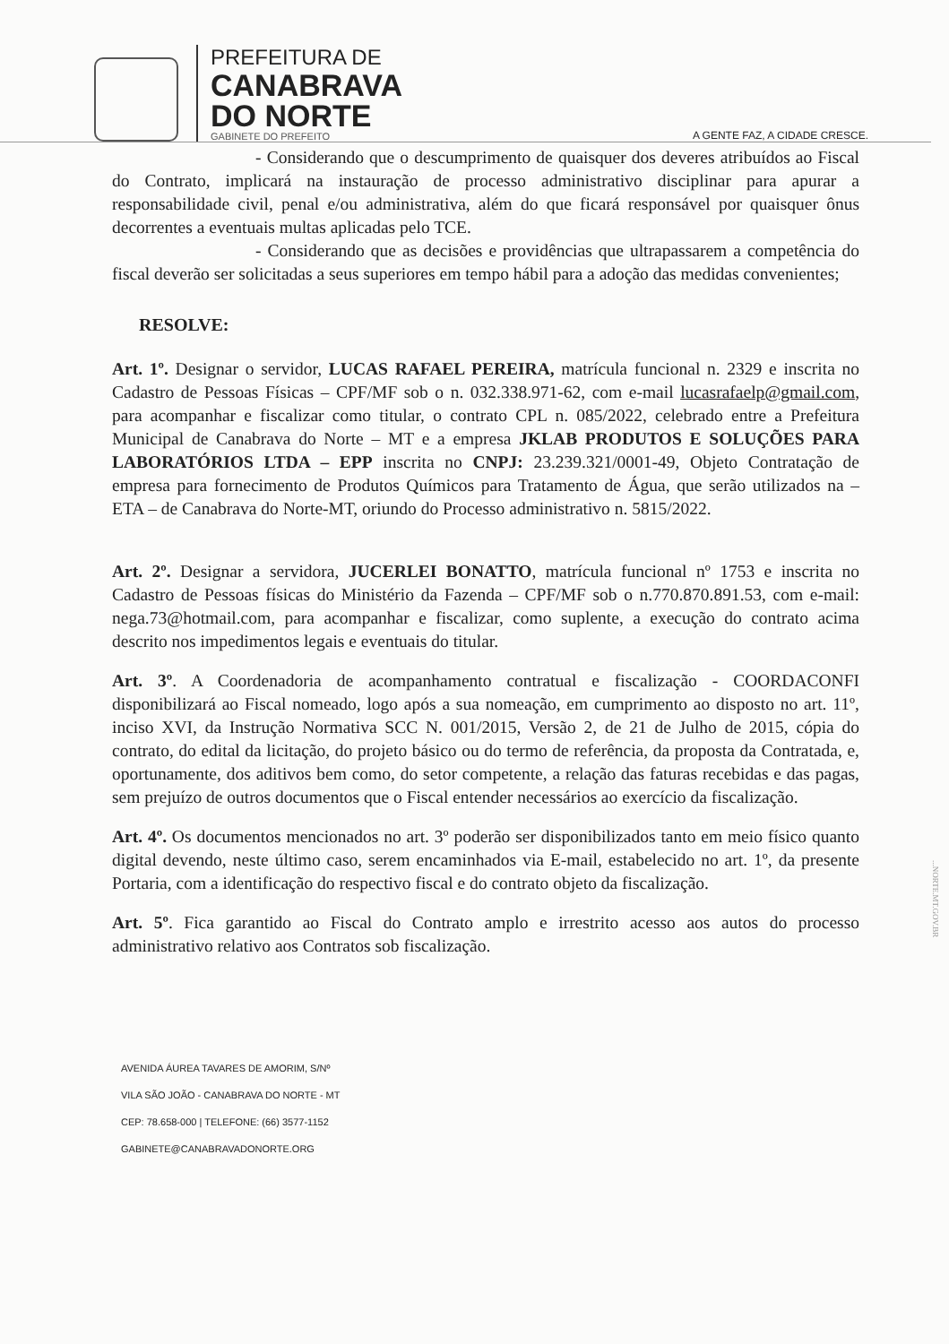PREFEITURA DE
CANABRAVA
DO NORTE
GABINETE DO PREFEITO
A GENTE FAZ, A CIDADE CRESCE.
- Considerando que o descumprimento de quaisquer dos deveres atribuídos ao Fiscal do Contrato, implicará na instauração de processo administrativo disciplinar para apurar a responsabilidade civil, penal e/ou administrativa, além do que ficará responsável por quaisquer ônus decorrentes a eventuais multas aplicadas pelo TCE.
- Considerando que as decisões e providências que ultrapassarem a competência do fiscal deverão ser solicitadas a seus superiores em tempo hábil para a adoção das medidas convenientes;
RESOLVE:
Art. 1º. Designar o servidor, LUCAS RAFAEL PEREIRA, matrícula funcional n. 2329 e inscrita no Cadastro de Pessoas Físicas – CPF/MF sob o n. 032.338.971-62, com e-mail lucasrafaelp@gmail.com, para acompanhar e fiscalizar como titular, o contrato CPL n. 085/2022, celebrado entre a Prefeitura Municipal de Canabrava do Norte – MT e a empresa JKLAB PRODUTOS E SOLUÇÕES PARA LABORATÓRIOS LTDA – EPP inscrita no CNPJ: 23.239.321/0001-49, Objeto Contratação de empresa para fornecimento de Produtos Químicos para Tratamento de Água, que serão utilizados na – ETA – de Canabrava do Norte-MT, oriundo do Processo administrativo n. 5815/2022.
Art. 2º. Designar a servidora, JUCERLEI BONATTO, matrícula funcional nº 1753 e inscrita no Cadastro de Pessoas físicas do Ministério da Fazenda – CPF/MF sob o n.770.870.891.53, com e-mail: nega.73@hotmail.com, para acompanhar e fiscalizar, como suplente, a execução do contrato acima descrito nos impedimentos legais e eventuais do titular.
Art. 3º. A Coordenadoria de acompanhamento contratual e fiscalização - COORDACONFI disponibilizará ao Fiscal nomeado, logo após a sua nomeação, em cumprimento ao disposto no art. 11º, inciso XVI, da Instrução Normativa SCC N. 001/2015, Versão 2, de 21 de Julho de 2015, cópia do contrato, do edital da licitação, do projeto básico ou do termo de referência, da proposta da Contratada, e, oportunamente, dos aditivos bem como, do setor competente, a relação das faturas recebidas e das pagas, sem prejuízo de outros documentos que o Fiscal entender necessários ao exercício da fiscalização.
Art. 4º. Os documentos mencionados no art. 3º poderão ser disponibilizados tanto em meio físico quanto digital devendo, neste último caso, serem encaminhados via E-mail, estabelecido no art. 1º, da presente Portaria, com a identificação do respectivo fiscal e do contrato objeto da fiscalização.
Art. 5º. Fica garantido ao Fiscal do Contrato amplo e irrestrito acesso aos autos do processo administrativo relativo aos Contratos sob fiscalização.
AVENIDA ÁUREA TAVARES DE AMORIM, S/Nº
VILA SÃO JOÃO - CANABRAVA DO NORTE - MT
CEP: 78.658-000 | TELEFONE: (66) 3577-1152
GABINETE@CANABRAVADONORTE.ORG
...NORTE.MT.GOV.BR